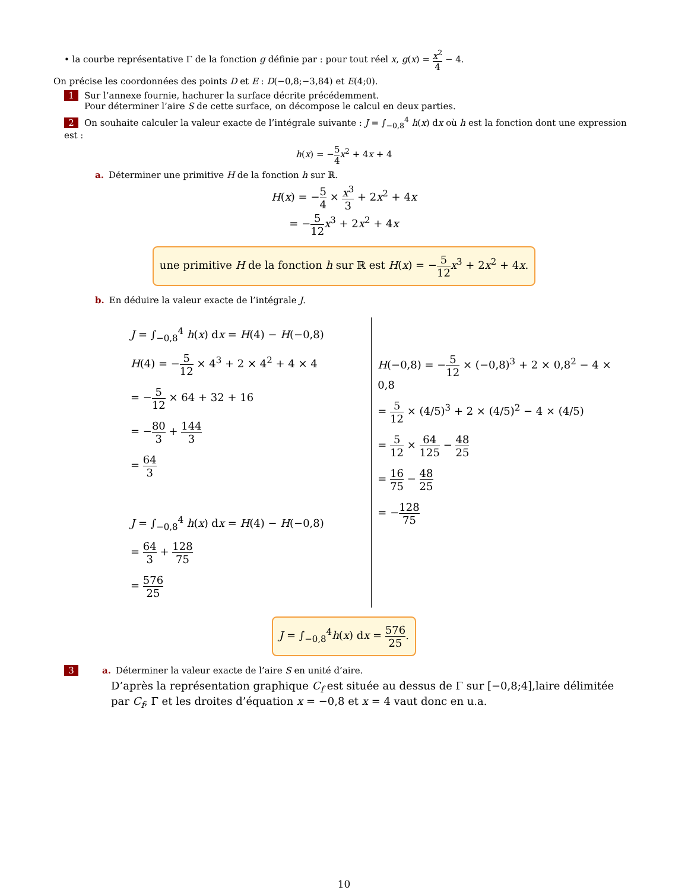• la courbe représentative Γ de la fonction g définie par : pour tout réel x, g(x) = x<sup>2</sup> 4 − 4.
On précise les coordonnées des points D et E : D(−0,8;−3,84) et E(4;0).
1 Sur l’annexe fournie, hachurer la surface décrite précédemment.
Pour déterminer l’aire S de cette surface, on décompose le calcul en deux parties.
2 On souhaite calculer la valeur exacte de l’intégrale suivante : J = ∫<sub>−0,8</sub><sup>4</sup> h(x) dx où h est la fonction dont une expression est :
h(x) = −5 4 x<sup>2</sup> + 4x + 4
a. Déterminer une primitive H de la fonction h sur ℝ.
H(x) = −5 4 × x<sup>3</sup> 3 + 2x<sup>2</sup> + 4x
= −5 12 x<sup>3</sup> + 2x<sup>2</sup> + 4x
une primitive H de la fonction h sur ℝ est H(x) = −5 12 x<sup>3</sup> + 2x<sup>2</sup> + 4x.
b. En déduire la valeur exacte de l’intégrale J.
J = ∫<sub>−0,8</sub><sup>4</sup> h(x) dx = H(4) − H(−0,8)
H(4) = −5 12 × 4<sup>3</sup> + 2 × 4<sup>2</sup> + 4 × 4
= −5 12 × 64 + 32 + 16
= −80 3 + 144 3
= 64 3
J = ∫<sub>−0,8</sub><sup>4</sup> h(x) dx = H(4) − H(−0,8)
= 64 3 + 128 75
= 576 25
H(−0,8) = −5 12 × (−0,8)<sup>3</sup> + 2 × 0,8<sup>2</sup> − 4 × 0,8
= 5 12 × (4/5)<sup>3</sup> + 2 × (4/5)<sup>2</sup> − 4 × (4/5)
= 5 12 × 64 125 − 48 25
= 16 75 − 48 25
= −128 75
J = ∫<sub>−0,8</sub><sup>4</sup> h(x) dx = 576 25.
3 a. Déterminer la valeur exacte de l’aire S en unité d’aire.
D’après la représentation graphique C<sub>f</sub> est située au dessus de Γ sur [−0,8;4],laire délimitée par C<sub>f</sub>, Γ et les droites d’équation x = −0,8 et x = 4 vaut donc en u.a.
10